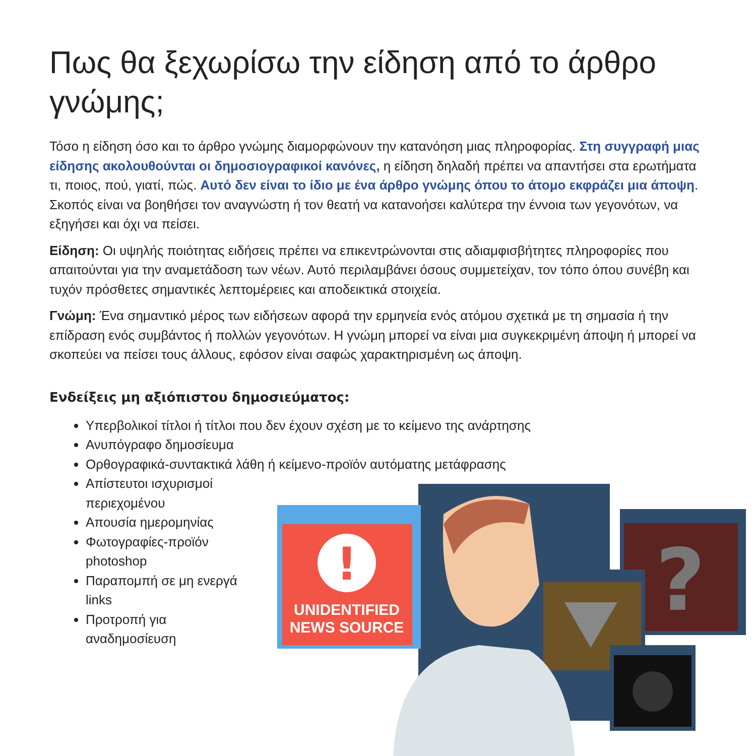Πως θα ξεχωρίσω την είδηση από το άρθρο γνώμης;
Τόσο η είδηση όσο και το άρθρο γνώμης διαμορφώνουν την κατανόηση μιας πληροφορίας. Στη συγγραφή μιας είδησης ακολουθούνται οι δημοσιογραφικοί κανόνες, η είδηση δηλαδή πρέπει να απαντήσει στα ερωτήματα τι, ποιος, πού, γιατί, πώς. Αυτό δεν είναι το ίδιο με ένα άρθρο γνώμης όπου το άτομο εκφράζει μια άποψη. Σκοπός είναι να βοηθήσει τον αναγνώστη ή τον θεατή να κατανοήσει καλύτερα την έννοια των γεγονότων, να εξηγήσει και όχι να πείσει.
Είδηση: Οι υψηλής ποιότητας ειδήσεις πρέπει να επικεντρώνονται στις αδιαμφισβήτητες πληροφορίες που απαιτούνται για την αναμετάδοση των νέων. Αυτό περιλαμβάνει όσους συμμετείχαν, τον τόπο όπου συνέβη και τυχόν πρόσθετες σημαντικές λεπτομέρειες και αποδεικτικά στοιχεία.
Γνώμη: Ένα σημαντικό μέρος των ειδήσεων αφορά την ερμηνεία ενός ατόμου σχετικά με τη σημασία ή την επίδραση ενός συμβάντος ή πολλών γεγονότων. Η γνώμη μπορεί να είναι μια συγκεκριμένη άποψη ή μπορεί να σκοπεύει να πείσει τους άλλους, εφόσον είναι σαφώς χαρακτηρισμένη ως άποψη.
Ενδείξεις μη αξιόπιστου δημοσιεύματος:
Υπερβολικοί τίτλοι ή τίτλοι που δεν έχουν σχέση με το κείμενο της ανάρτησης
Ανυπόγραφο δημοσίευμα
Ορθογραφικά-συντακτικά λάθη ή κείμενο-προϊόν αυτόματης μετάφρασης
Απίστευτοι ισχυρισμοί
περιεχομένου
Απουσία ημερομηνίας
Φωτογραφίες-προϊόν
photoshop
Παραπομπή σε μη ενεργά
links
Προτροπή για
αναδημοσίευση
?
!
UNIDENTIFIED
NEWS SOURCE